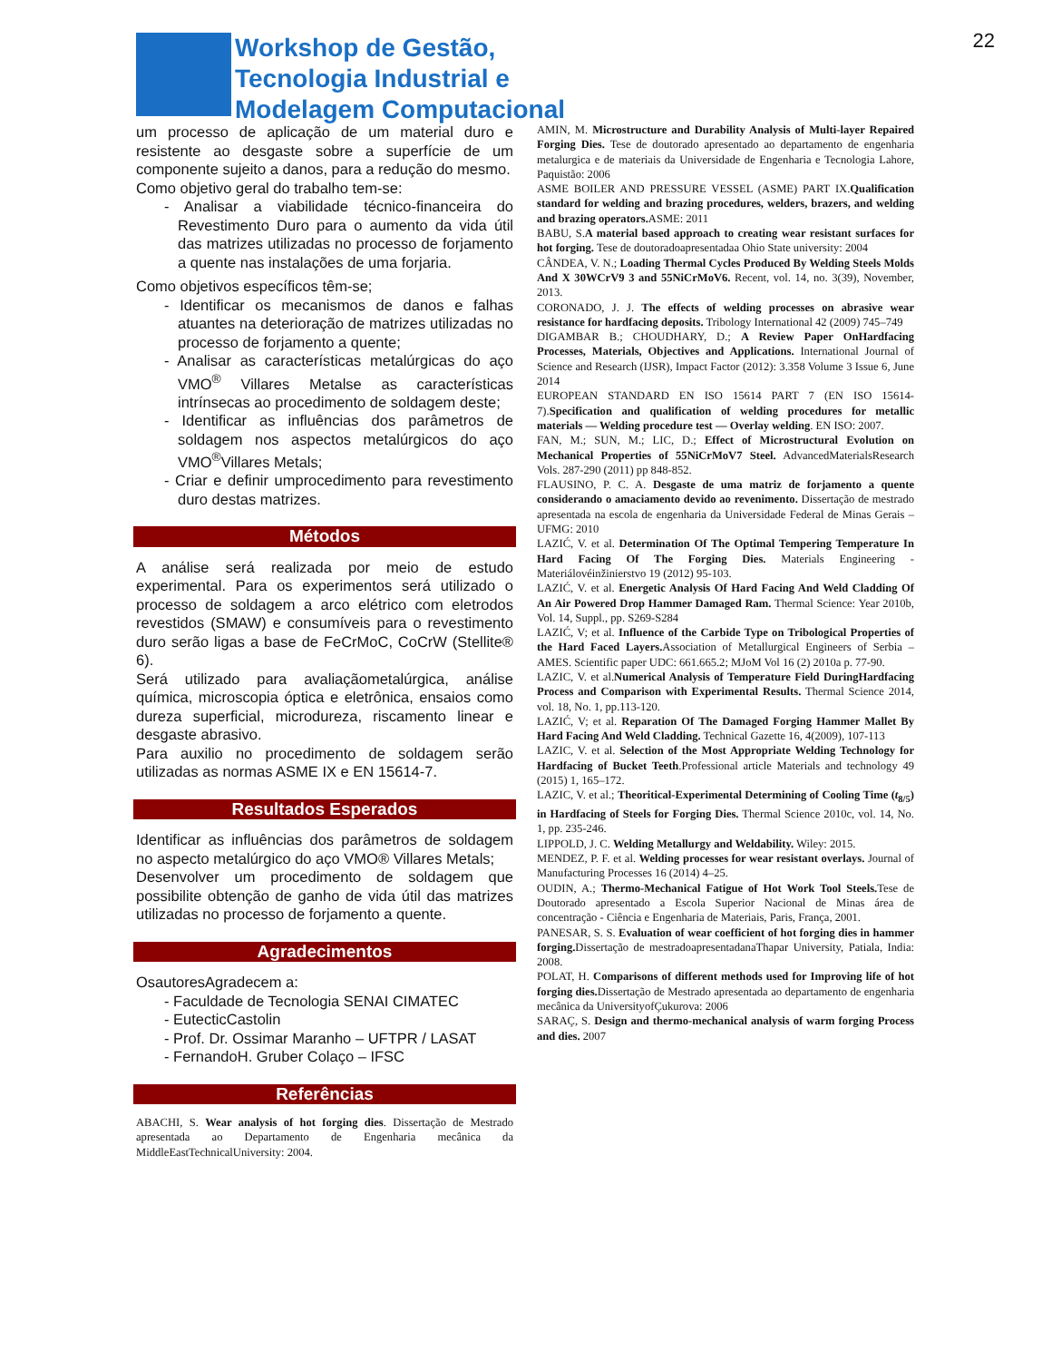Workshop de Gestão,
Tecnologia Industrial e
Modelagem Computacional
22
um processo de aplicação de um material duro e resistente ao desgaste sobre a superfície de um componente sujeito a danos, para a redução do mesmo.
Como objetivo geral do trabalho tem-se:
- Analisar a viabilidade técnico-financeira do Revestimento Duro para o aumento da vida útil das matrizes utilizadas no processo de forjamento a quente nas instalações de uma forjaria.
Como objetivos específicos têm-se;
- Identificar os mecanismos de danos e falhas atuantes na deterioração de matrizes utilizadas no processo de forjamento a quente;
- Analisar as características metalúrgicas do aço VMO<sup>®</sup> Villares Metalse as características intrínsecas ao procedimento de soldagem deste;
- Identificar as influências dos parâmetros de soldagem nos aspectos metalúrgicos do aço VMO<sup>®</sup>Villares Metals;
- Criar e definir umprocedimento para revestimento duro destas matrizes.
Métodos
A análise será realizada por meio de estudo experimental. Para os experimentos será utilizado o processo de soldagem a arco elétrico com eletrodos revestidos (SMAW) e consumíveis para o revestimento duro serão ligas a base de FeCrMoC, CoCrW (Stellite® 6).
Será utilizado para avaliaçãometalúrgica, análise química, microscopia óptica e eletrônica, ensaios como dureza superficial, microdureza, riscamento linear e desgaste abrasivo.
Para auxilio no procedimento de soldagem serão utilizadas as normas ASME IX e EN 15614-7.
Resultados Esperados
Identificar as influências dos parâmetros de soldagem no aspecto metalúrgico do aço VMO® Villares Metals;
Desenvolver um procedimento de soldagem que possibilite obtenção de ganho de vida útil das matrizes utilizadas no processo de forjamento a quente.
Agradecimentos
OsautoresAgradecem a:
- Faculdade de Tecnologia SENAI CIMATEC
- EutecticCastolin
- Prof. Dr. Ossimar Maranho – UFTPR / LASAT
- FernandoH. Gruber Colaço – IFSC
Referências
ABACHI, S. Wear analysis of hot forging dies. Dissertação de Mestrado apresentada ao Departamento de Engenharia mecânica da MiddleEastTechnicalUniversity: 2004.
AMIN, M. Microstructure and Durability Analysis of Multi-layer Repaired Forging Dies. Tese de doutorado apresentado ao departamento de engenharia metalurgica e de materiais da Universidade de Engenharia e Tecnologia Lahore, Paquistão: 2006
ASME BOILER AND PRESSURE VESSEL (ASME) PART IX.Qualification standard for welding and brazing procedures, welders, brazers, and welding and brazing operators. ASME: 2011
BABU, S.A material based approach to creating wear resistant surfaces for hot forging. Tese de doutoradoapresentadaa Ohio State university: 2004
CÂNDEA, V. N.; Loading Thermal Cycles Produced By Welding Steels Molds And X 30WCrV9 3 and 55NiCrMoV6. Recent, vol. 14, no. 3(39), November, 2013.
CORONADO, J. J. The effects of welding processes on abrasive wear resistance for hardfacing deposits. Tribology International 42 (2009) 745–749
DIGAMBAR B.; CHOUDHARY, D.; A Review Paper OnHardfacing Processes, Materials, Objectives and Applications. International Journal of Science and Research (IJSR), Impact Factor (2012): 3.358 Volume 3 Issue 6, June 2014
EUROPEAN STANDARD EN ISO 15614 PART 7 (EN ISO 15614-7).Specification and qualification of welding procedures for metallic materials — Welding procedure test — Overlay welding. EN ISO: 2007.
FAN, M.; SUN, M.; LIC, D.; Effect of Microstructural Evolution on Mechanical Properties of 55NiCrMoV7 Steel. AdvancedMaterialsResearch Vols. 287-290 (2011) pp 848-852.
FLAUSINO, P. C. A. Desgaste de uma matriz de forjamento a quente considerando o amaciamento devido ao revenimento. Dissertação de mestrado apresentada na escola de engenharia da Universidade Federal de Minas Gerais – UFMG: 2010
LAZIĆ, V. et al. Determination Of The Optimal Tempering Temperature In Hard Facing Of The Forging Dies. Materials Engineering - Materiálovéinžinierstvo 19 (2012) 95-103.
LAZIĆ, V. et al. Energetic Analysis Of Hard Facing And Weld Cladding Of An Air Powered Drop Hammer Damaged Ram. Thermal Science: Year 2010b, Vol. 14, Suppl., pp. S269-S284
LAZIĆ, V; et al. Influence of the Carbide Type on Tribological Properties of the Hard Faced Layers. Association of Metallurgical Engineers of Serbia – AMES. Scientific paper UDC: 661.665.2; MJoM Vol 16 (2) 2010a p. 77-90.
LAZIC, V. et al.Numerical Analysis of Temperature Field DuringHardfacing Process and Comparison with Experimental Results. Thermal Science 2014, vol. 18, No. 1, pp.113-120.
LAZIĆ, V; et al. Reparation Of The Damaged Forging Hammer Mallet By Hard Facing And Weld Cladding. Technical Gazette 16, 4(2009), 107-113
LAZIC, V. et al. Selection of the Most Appropriate Welding Technology for Hardfacing of Bucket Teeth.Professional article Materials and technology 49 (2015) 1, 165–172.
LAZIC, V. et al.; Theoritical-Experimental Determining of Cooling Time (t<sub>8/5</sub>) in Hardfacing of Steels for Forging Dies. Thermal Science 2010c, vol. 14, No. 1, pp. 235-246.
LIPPOLD, J. C. Welding Metallurgy and Weldability. Wiley: 2015.
MENDEZ, P. F. et al. Welding processes for wear resistant overlays. Journal of Manufacturing Processes 16 (2014) 4–25.
OUDIN, A.; Thermo-Mechanical Fatigue of Hot Work Tool Steels. Tese de Doutorado apresentado a Escola Superior Nacional de Minas área de concentração - Ciência e Engenharia de Materiais, Paris, França, 2001.
PANESAR, S. S. Evaluation of wear coefficient of hot forging dies in hammer forging. Dissertação de mestradoapresentadanaThapar University, Patiala, India: 2008.
POLAT, H. Comparisons of different methods used for Improving life of hot forging dies. Dissertação de Mestrado apresentada ao departamento de engenharia mecânica da UniversityofÇukurova: 2006
SARAÇ, S. Design and thermo-mechanical analysis of warm forging Process and dies. 2007